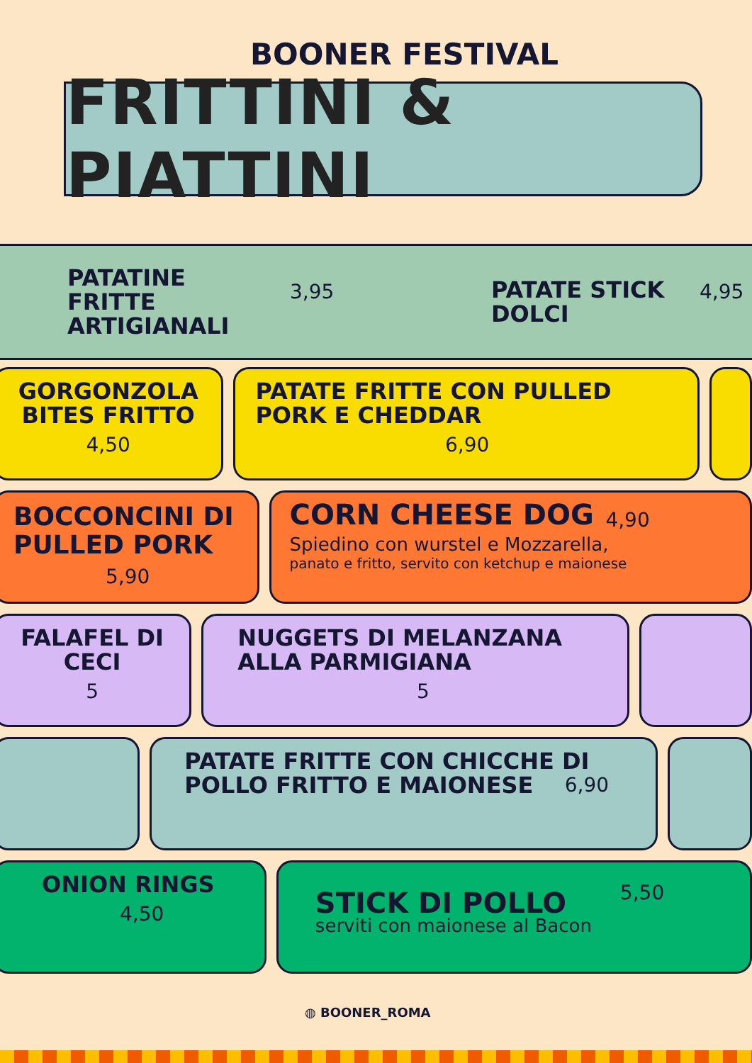BOONER FESTIVAL
FRITTINI & PIATTINI
PATATINE FRITTE ARTIGIANALI
3,95
PATATE STICK DOLCI
4,95
GORGONZOLA BITES FRITTO
4,50
PATATE FRITTE CON PULLED PORK E CHEDDAR
6,90
BOCCONCINI DI PULLED PORK
5,90
CORN CHEESE DOG
Spiedino con wurstel e Mozzarella,
panato e fritto, servito con ketchup e maionese
4,90
FALAFEL DI CECI
5
NUGGETS DI MELANZANA ALLA PARMIGIANA
5
PATATE FRITTE CON CHICCHE DI POLLO FRITTO E MAIONESE
6,90
ONION RINGS
4,50
STICK DI POLLO
serviti con maionese al Bacon
5,50
◍ BOONER_ROMA